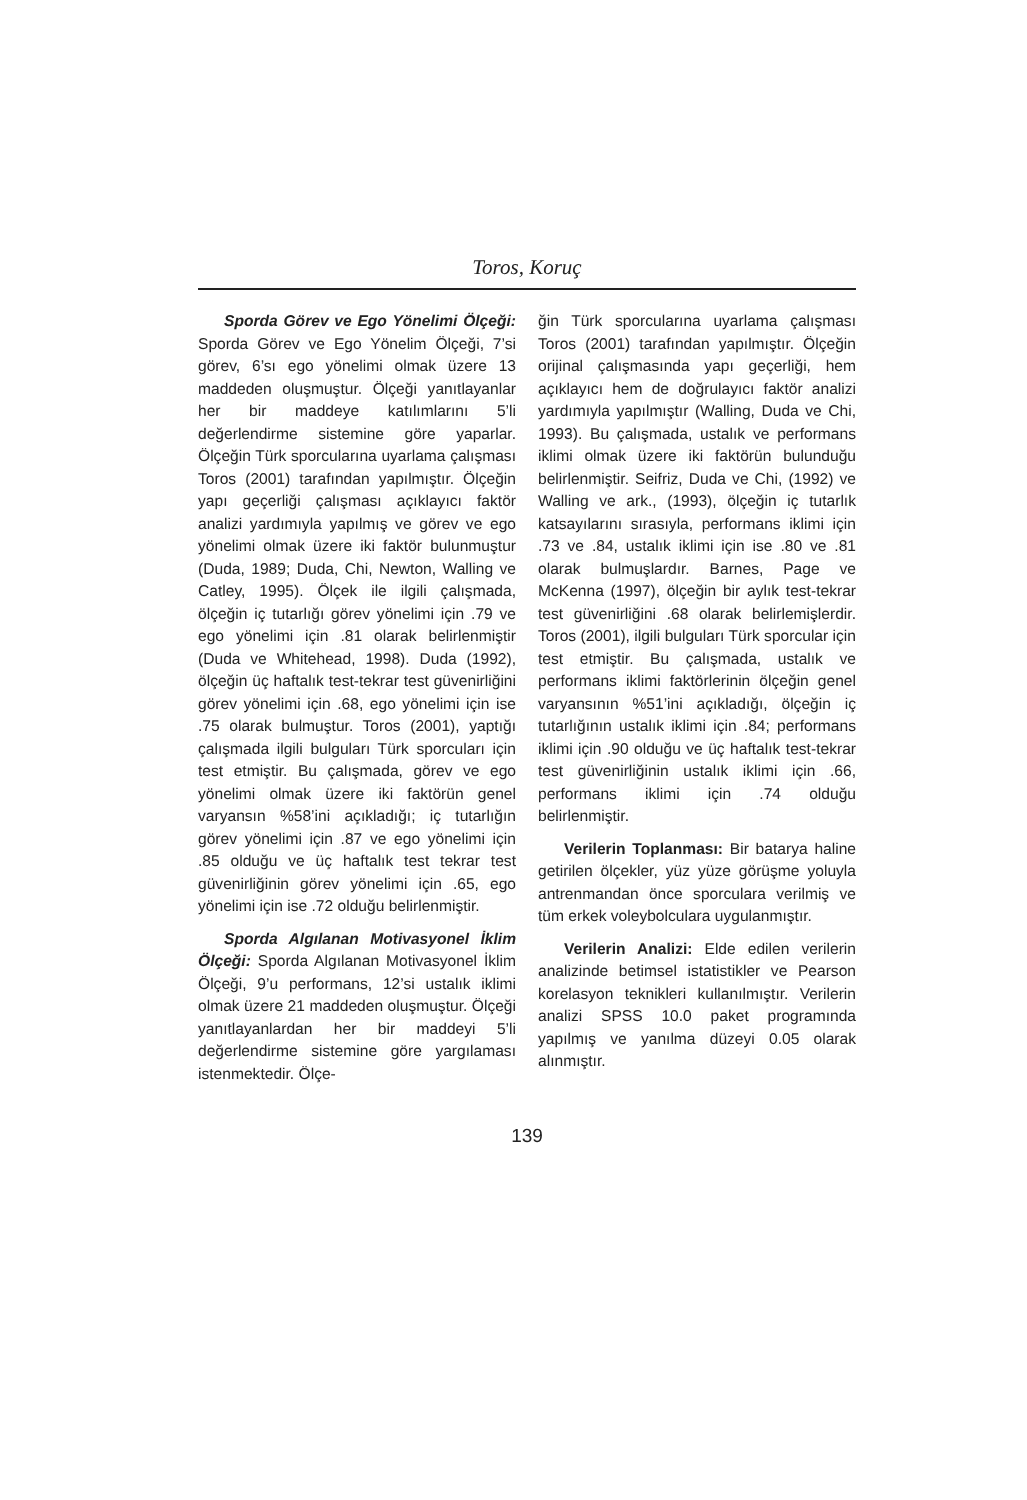Toros, Koruç
Sporda Görev ve Ego Yönelimi Ölçeği: Sporda Görev ve Ego Yönelim Ölçeği, 7’si görev, 6’sı ego yönelimi olmak üzere 13 maddeden oluşmuştur. Ölçeği yanıtlayanlar her bir maddeye katılımlarını 5’li değerlendirme sistemine göre yaparlar. Ölçeğin Türk sporcularına uyarlama çalışması Toros (2001) tarafından yapılmıştır. Ölçeğin yapı geçerliği çalışması açıklayıcı faktör analizi yardımıyla yapılmış ve görev ve ego yönelimi olmak üzere iki faktör bulunmuştur (Duda, 1989; Duda, Chi, Newton, Walling ve Catley, 1995). Ölçek ile ilgili çalışmada, ölçeğin iç tutarlığı görev yönelimi için .79 ve ego yönelimi için .81 olarak belirlenmiştir (Duda ve Whitehead, 1998). Duda (1992), ölçeğin üç haftalık test-tekrar test güvenirliğini görev yönelimi için .68, ego yönelimi için ise .75 olarak bulmuştur. Toros (2001), yaptığı çalışmada ilgili bulguları Türk sporcuları için test etmiştir. Bu çalışmada, görev ve ego yönelimi olmak üzere iki faktörün genel varyansın %58’ini açıkladığı; iç tutarlığın görev yönelimi için .87 ve ego yönelimi için .85 olduğu ve üç haftalık test tekrar test güvenirliğinin görev yönelimi için .65, ego yönelimi için ise .72 olduğu belirlenmiştir.
Sporda Algılanan Motivasyonel İklim Ölçeği: Sporda Algılanan Motivasyonel İklim Ölçeği, 9’u performans, 12’si ustalık iklimi olmak üzere 21 maddeden oluşmuştur. Ölçeği yanıtlayanlardan her bir maddeyi 5’li değerlendirme sistemine göre yargılaması istenmektedir. Ölçe-
ğin Türk sporcularına uyarlama çalışması Toros (2001) tarafından yapılmıştır. Ölçeğin orijinal çalışmasında yapı geçerliği, hem açıklayıcı hem de doğrulayıcı faktör analizi yardımıyla yapılmıştır (Walling, Duda ve Chi, 1993). Bu çalışmada, ustalık ve performans iklimi olmak üzere iki faktörün bulunduğu belirlenmiştir. Seifriz, Duda ve Chi, (1992) ve Walling ve ark., (1993), ölçeğin iç tutarlık katsayılarını sırasıyla, performans iklimi için .73 ve .84, ustalık iklimi için ise .80 ve .81 olarak bulmuşlardır. Barnes, Page ve McKenna (1997), ölçeğin bir aylık test-tekrar test güvenirliğini .68 olarak belirlemişlerdir. Toros (2001), ilgili bulguları Türk sporcular için test etmiştir. Bu çalışmada, ustalık ve performans iklimi faktörlerinin ölçeğin genel varyansının %51’ini açıkladığı, ölçeğin iç tutarlığının ustalık iklimi için .84; performans iklimi için .90 olduğu ve üç haftalık test-tekrar test güvenirliğinin ustalık iklimi için .66, performans iklimi için .74 olduğu belirlenmiştir.
Verilerin Toplanması: Bir batarya haline getirilen ölçekler, yüz yüze görüşme yoluyla antrenmandan önce sporculara verilmiş ve tüm erkek voleybolculara uygulanmıştır.
Verilerin Analizi: Elde edilen verilerin analizinde betimsel istatistikler ve Pearson korelasyon teknikleri kullanılmıştır. Verilerin analizi SPSS 10.0 paket programında yapılmış ve yanılma düzeyi 0.05 olarak alınmıştır.
139